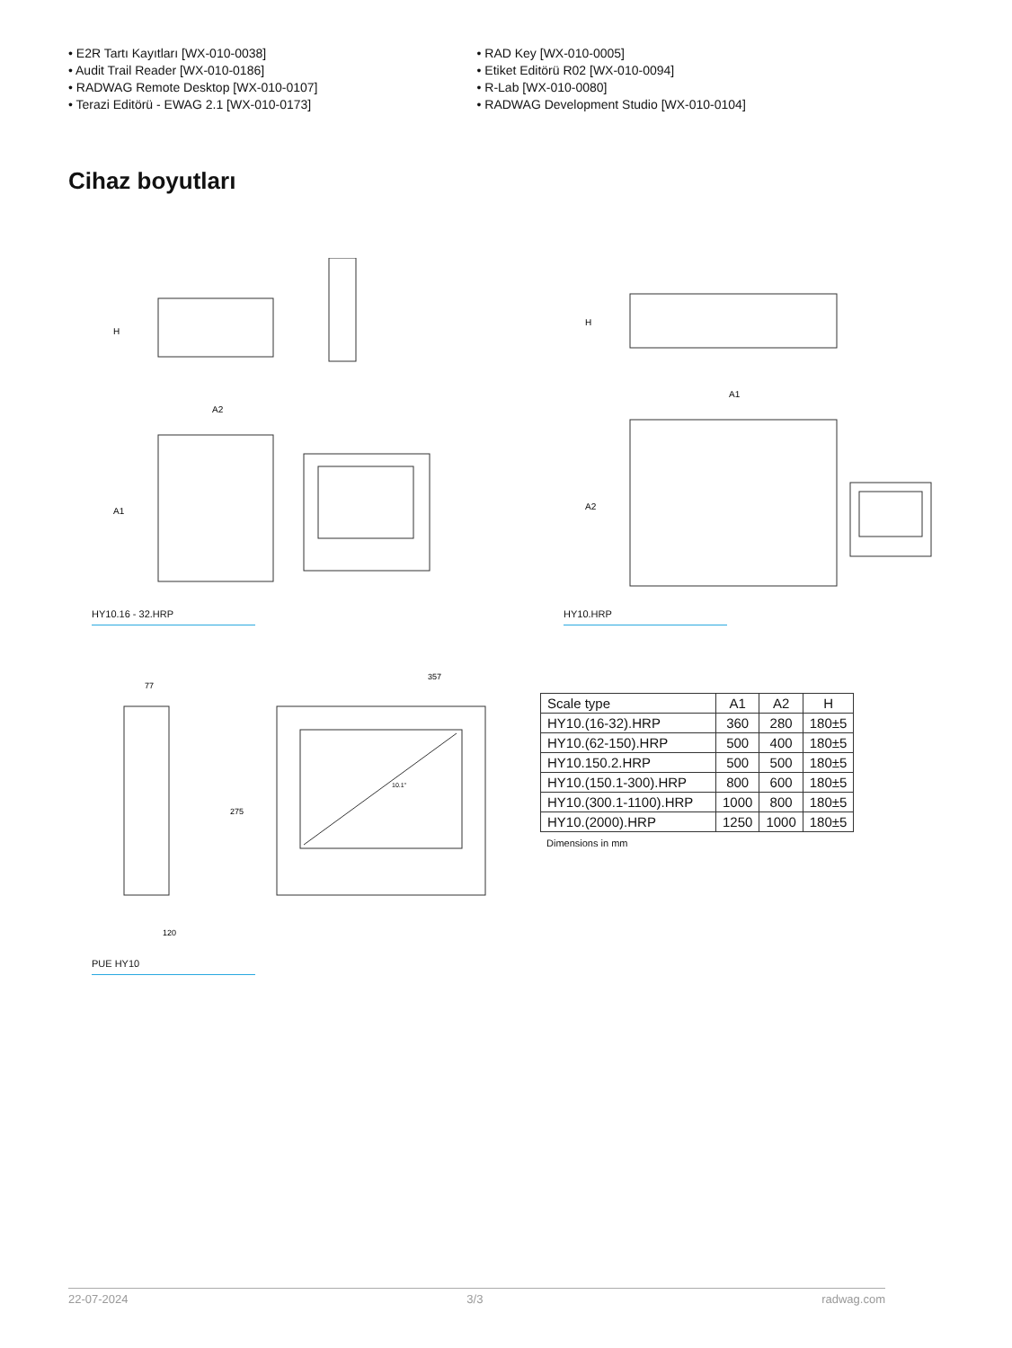• E2R Tartı Kayıtları [WX-010-0038]
• Audit Trail Reader [WX-010-0186]
• RADWAG Remote Desktop [WX-010-0107]
• Terazi Editörü - EWAG 2.1 [WX-010-0173]
• RAD Key [WX-010-0005]
• Etiket Editörü R02 [WX-010-0094]
• R-Lab [WX-010-0080]
• RADWAG Development Studio [WX-010-0104]
Cihaz boyutları
H
A2
A1
HY10.16 - 32.HRP
H
A1
A2
HY10.HRP
77
357
275
120
10.1"
PUE HY10
| Scale type | A1 | A2 | H |
| --- | --- | --- | --- |
| HY10.(16-32).HRP | 360 | 280 | 180±5 |
| HY10.(62-150).HRP | 500 | 400 | 180±5 |
| HY10.150.2.HRP | 500 | 500 | 180±5 |
| HY10.(150.1-300).HRP | 800 | 600 | 180±5 |
| HY10.(300.1-1100).HRP | 1000 | 800 | 180±5 |
| HY10.(2000).HRP | 1250 | 1000 | 180±5 |
Dimensions in mm
22-07-2024 3/3 radwag.com